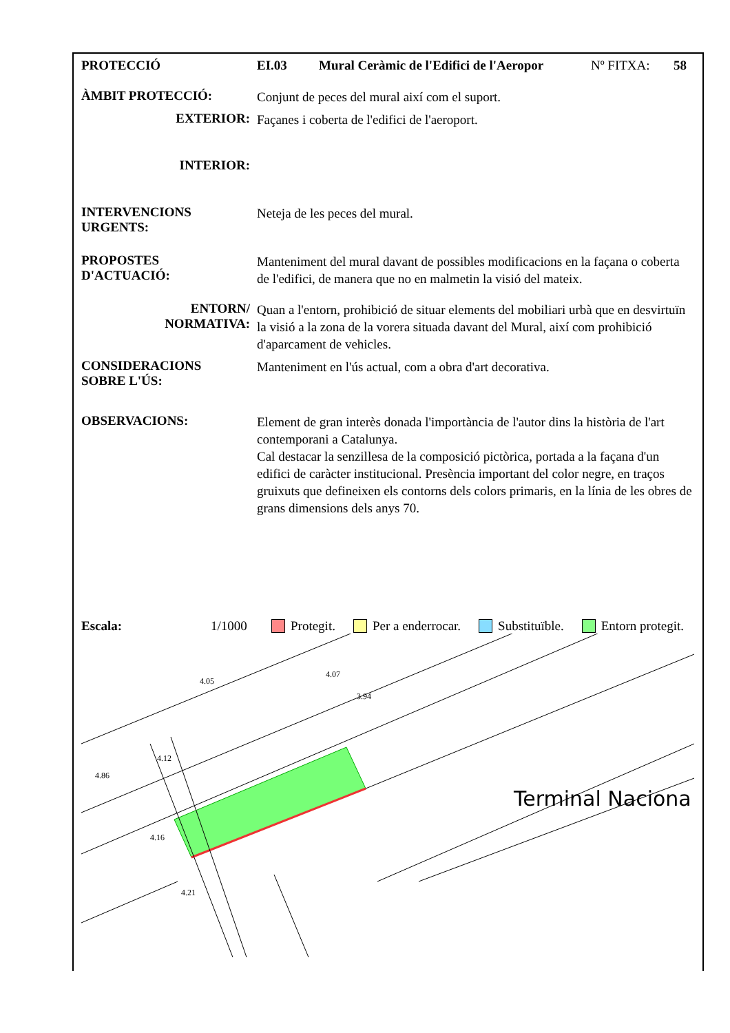PROTECCIÓ EI.03 Mural Ceràmic de l'Edifici de l'Aeropor Nº FITXA: 58
ÀMBIT PROTECCIÓ:
Conjunt de peces del mural així com el suport.
EXTERIOR:
Façanes i coberta de l'edifici de l'aeroport.
INTERIOR:
INTERVENCIONS
URGENTS:
Neteja de les peces del mural.
PROPOSTES
D'ACTUACIÓ:
Manteniment del mural davant de possibles modificacions en la façana o coberta de l'edifici, de manera que no en malmetin la visió del mateix.
ENTORN/
NORMATIVA:
Quan a l'entorn, prohibició de situar elements del mobiliari urbà que en desvirtuïn la visió a la zona de la vorera situada davant del Mural, així com prohibició d'aparcament de vehicles.
CONSIDERACIONS
SOBRE L'ÚS:
Manteniment en l'ús actual, com a obra d'art decorativa.
OBSERVACIONS:
Element de gran interès donada l'importància de l'autor dins la història de l'art contemporani a Catalunya.
Cal destacar la senzillesa de la composició pictòrica, portada a la façana d'un edifici de caràcter institucional. Presència important del color negre, en traços gruixuts que defineixen els contorns dels colors primaris, en la línia de les obres de grans dimensions dels anys 70.
Escala: 1/1000 Protegit. Per a enderrocar. Substituïble. Entorn protegit.
4.86
4.12
4.16
4.21
3.94
4.07
4.05
Terminal Naciona